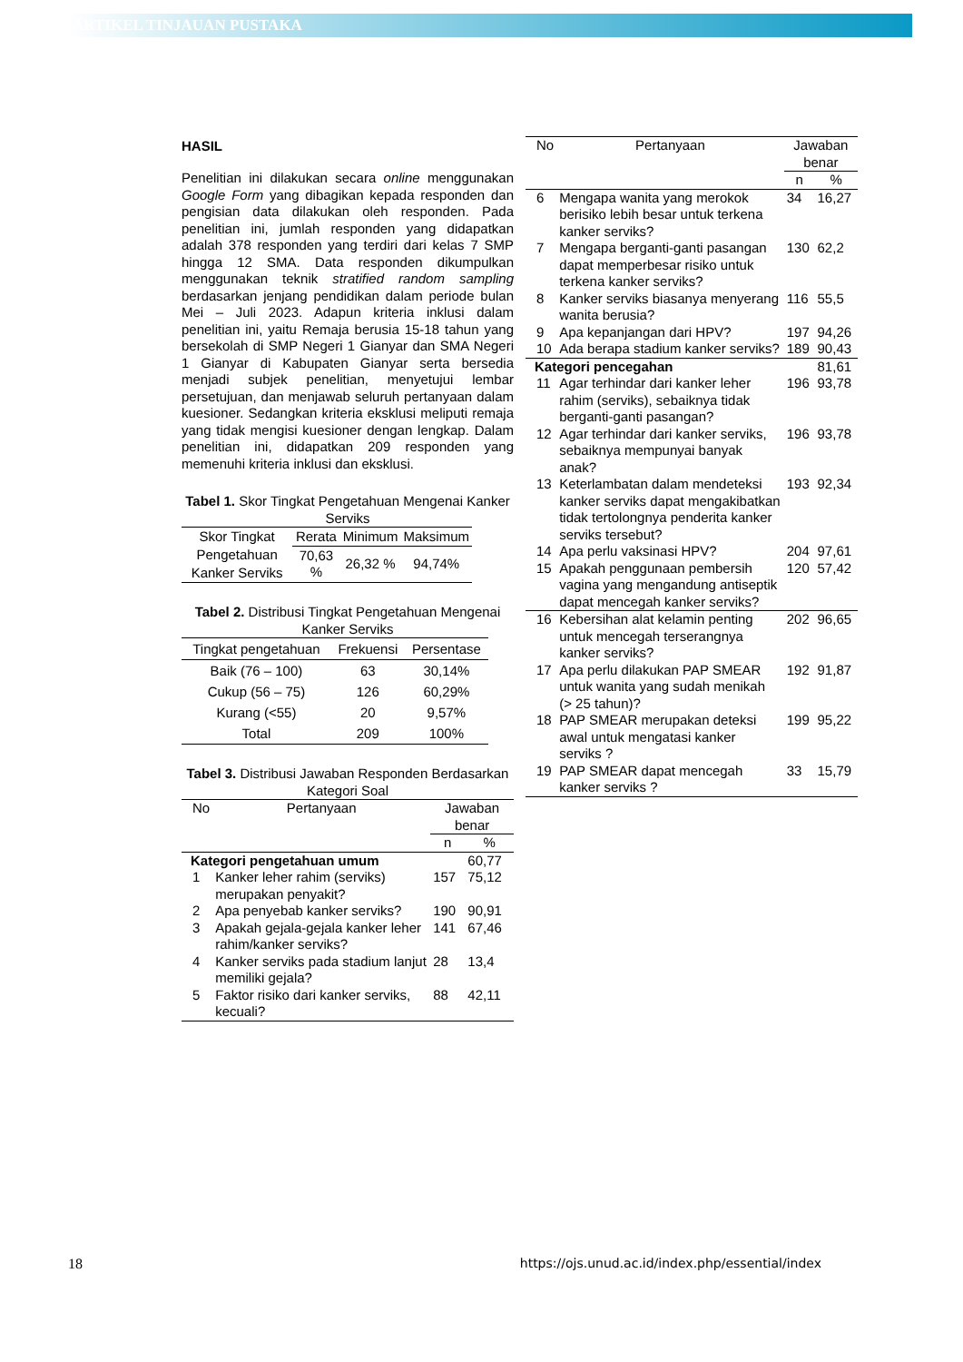ARTIKEL TINJAUAN PUSTAKA
HASIL
Penelitian ini dilakukan secara online menggunakan Google Form yang dibagikan kepada responden dan pengisian data dilakukan oleh responden. Pada penelitian ini, jumlah responden yang didapatkan adalah 378 responden yang terdiri dari kelas 7 SMP hingga 12 SMA. Data responden dikumpulkan menggunakan teknik stratified random sampling berdasarkan jenjang pendidikan dalam periode bulan Mei – Juli 2023. Adapun kriteria inklusi dalam penelitian ini, yaitu Remaja berusia 15-18 tahun yang bersekolah di SMP Negeri 1 Gianyar dan SMA Negeri 1 Gianyar di Kabupaten Gianyar serta bersedia menjadi subjek penelitian, menyetujui lembar persetujuan, dan menjawab seluruh pertanyaan dalam kuesioner. Sedangkan kriteria eksklusi meliputi remaja yang tidak mengisi kuesioner dengan lengkap. Dalam penelitian ini, didapatkan 209 responden yang memenuhi kriteria inklusi dan eksklusi.
Tabel 1. Skor Tingkat Pengetahuan Mengenai Kanker Serviks
| Skor Tingkat Pengetahuan Kanker Serviks | Rerata | Minimum | Maksimum |
| --- | --- | --- | --- |
| | 70,63 % | 26,32 % | 94,74% |
Tabel 2. Distribusi Tingkat Pengetahuan Mengenai Kanker Serviks
| Tingkat pengetahuan | Frekuensi | Persentase |
| --- | --- | --- |
| Baik (76 – 100) | 63 | 30,14% |
| Cukup (56 – 75) | 126 | 60,29% |
| Kurang (<55) | 20 | 9,57% |
| Total | 209 | 100% |
Tabel 3. Distribusi Jawaban Responden Berdasarkan Kategori Soal
| No | Pertanyaan | Jawaban benar | |
| --- | --- | --- | --- |
| | | n | % |
| Kategori pengetahuan umum | | | 60,77 |
| 1 | Kanker leher rahim (serviks) merupakan penyakit? | 157 | 75,12 |
| 2 | Apa penyebab kanker serviks? | 190 | 90,91 |
| 3 | Apakah gejala-gejala kanker leher rahim/kanker serviks? | 141 | 67,46 |
| 4 | Kanker serviks pada stadium lanjut memiliki gejala? | 28 | 13,4 |
| 5 | Faktor risiko dari kanker serviks, kecuali? | 88 | 42,11 |
| No | Pertanyaan | Jawaban benar | |
| --- | --- | --- | --- |
| | | n | % |
| 6 | Mengapa wanita yang merokok berisiko lebih besar untuk terkena kanker serviks? | 34 | 16,27 |
| 7 | Mengapa berganti-ganti pasangan dapat memperbesar risiko untuk terkena kanker serviks? | 130 | 62,2 |
| 8 | Kanker serviks biasanya menyerang wanita berusia? | 116 | 55,5 |
| 9 | Apa kepanjangan dari HPV? | 197 | 94,26 |
| 10 | Ada berapa stadium kanker serviks? | 189 | 90,43 |
| Kategori pencegahan | | | 81,61 |
| 11 | Agar terhindar dari kanker leher rahim (serviks), sebaiknya tidak berganti-ganti pasangan? | 196 | 93,78 |
| 12 | Agar terhindar dari kanker serviks, sebaiknya mempunyai banyak anak? | 196 | 93,78 |
| 13 | Keterlambatan dalam mendeteksi kanker serviks dapat mengakibatkan tidak tertolongnya penderita kanker serviks tersebut? | 193 | 92,34 |
| 14 | Apa perlu vaksinasi HPV? | 204 | 97,61 |
| 15 | Apakah penggunaan pembersih vagina yang mengandung antiseptik dapat mencegah kanker serviks? | 120 | 57,42 |
| 16 | Kebersihan alat kelamin penting untuk mencegah terserangnya kanker serviks? | 202 | 96,65 |
| 17 | Apa perlu dilakukan PAP SMEAR untuk wanita yang sudah menikah (> 25 tahun)? | 192 | 91,87 |
| 18 | PAP SMEAR merupakan deteksi awal untuk mengatasi kanker serviks ? | 199 | 95,22 |
| 19 | PAP SMEAR dapat mencegah kanker serviks ? | 33 | 15,79 |
18 https://ojs.unud.ac.id/index.php/essential/index